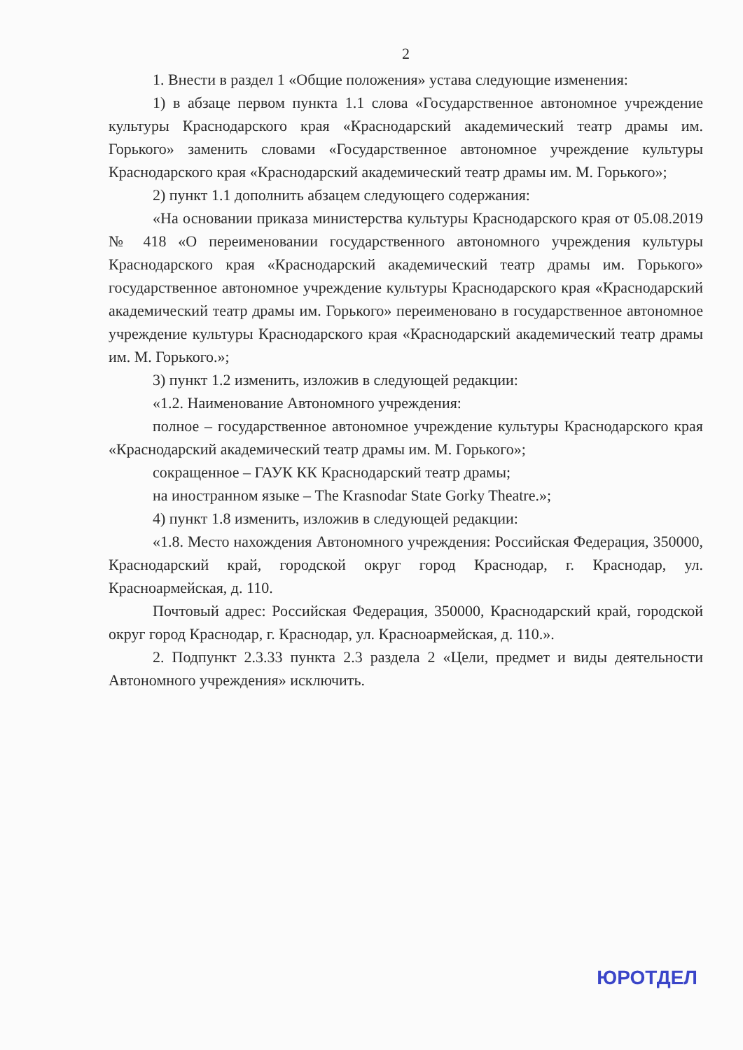2
1. Внести в раздел 1 «Общие положения» устава следующие изменения:
1) в абзаце первом пункта 1.1 слова «Государственное автономное учреждение культуры Краснодарского края «Краснодарский академический театр драмы им. Горького» заменить словами «Государственное автономное учреждение культуры Краснодарского края «Краснодарский академический театр драмы им. М. Горького»;
2) пункт 1.1 дополнить абзацем следующего содержания:
«На основании приказа министерства культуры Краснодарского края от 05.08.2019 № 418 «О переименовании государственного автономного учреждения культуры Краснодарского края «Краснодарский академический театр драмы им. Горького» государственное автономное учреждение культуры Краснодарского края «Краснодарский академический театр драмы им. Горького» переименовано в государственное автономное учреждение культуры Краснодарского края «Краснодарский академический театр драмы им. М. Горького.»;
3) пункт 1.2 изменить, изложив в следующей редакции:
«1.2. Наименование Автономного учреждения:
полное – государственное автономное учреждение культуры Краснодарского края «Краснодарский академический театр драмы им. М. Горького»;
сокращенное – ГАУК КК Краснодарский театр драмы;
на иностранном языке – The Krasnodar State Gorky Theatre.»;
4) пункт 1.8 изменить, изложив в следующей редакции:
«1.8. Место нахождения Автономного учреждения: Российская Федерация, 350000, Краснодарский край, городской округ город Краснодар, г. Краснодар, ул. Красноармейская, д. 110.
Почтовый адрес: Российская Федерация, 350000, Краснодарский край, городской округ город Краснодар, г. Краснодар, ул. Красноармейская, д. 110.».
2. Подпункт 2.3.33 пункта 2.3 раздела 2 «Цели, предмет и виды деятельности Автономного учреждения» исключить.
ЮРОТДЕЛ